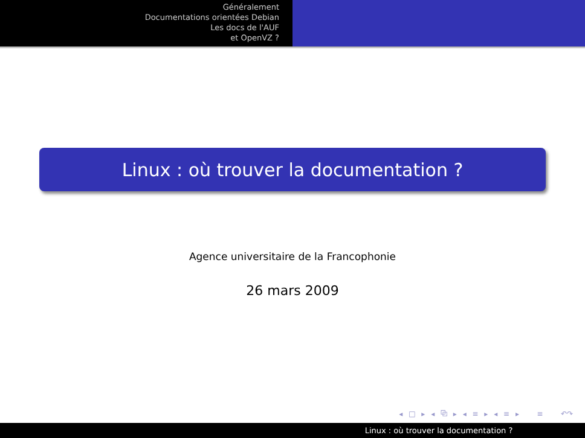Généralement
Documentations orientées Debian
Les docs de l'AUF
et OpenVZ ?
Linux : où trouver la documentation ?
Agence universitaire de la Francophonie
26 mars 2009
◂ □ ▸ ◂ ⧉ ▸ ◂ ≡ ▸ ◂ ≡ ▸ ≡ ↶↷
Linux : où trouver la documentation ?